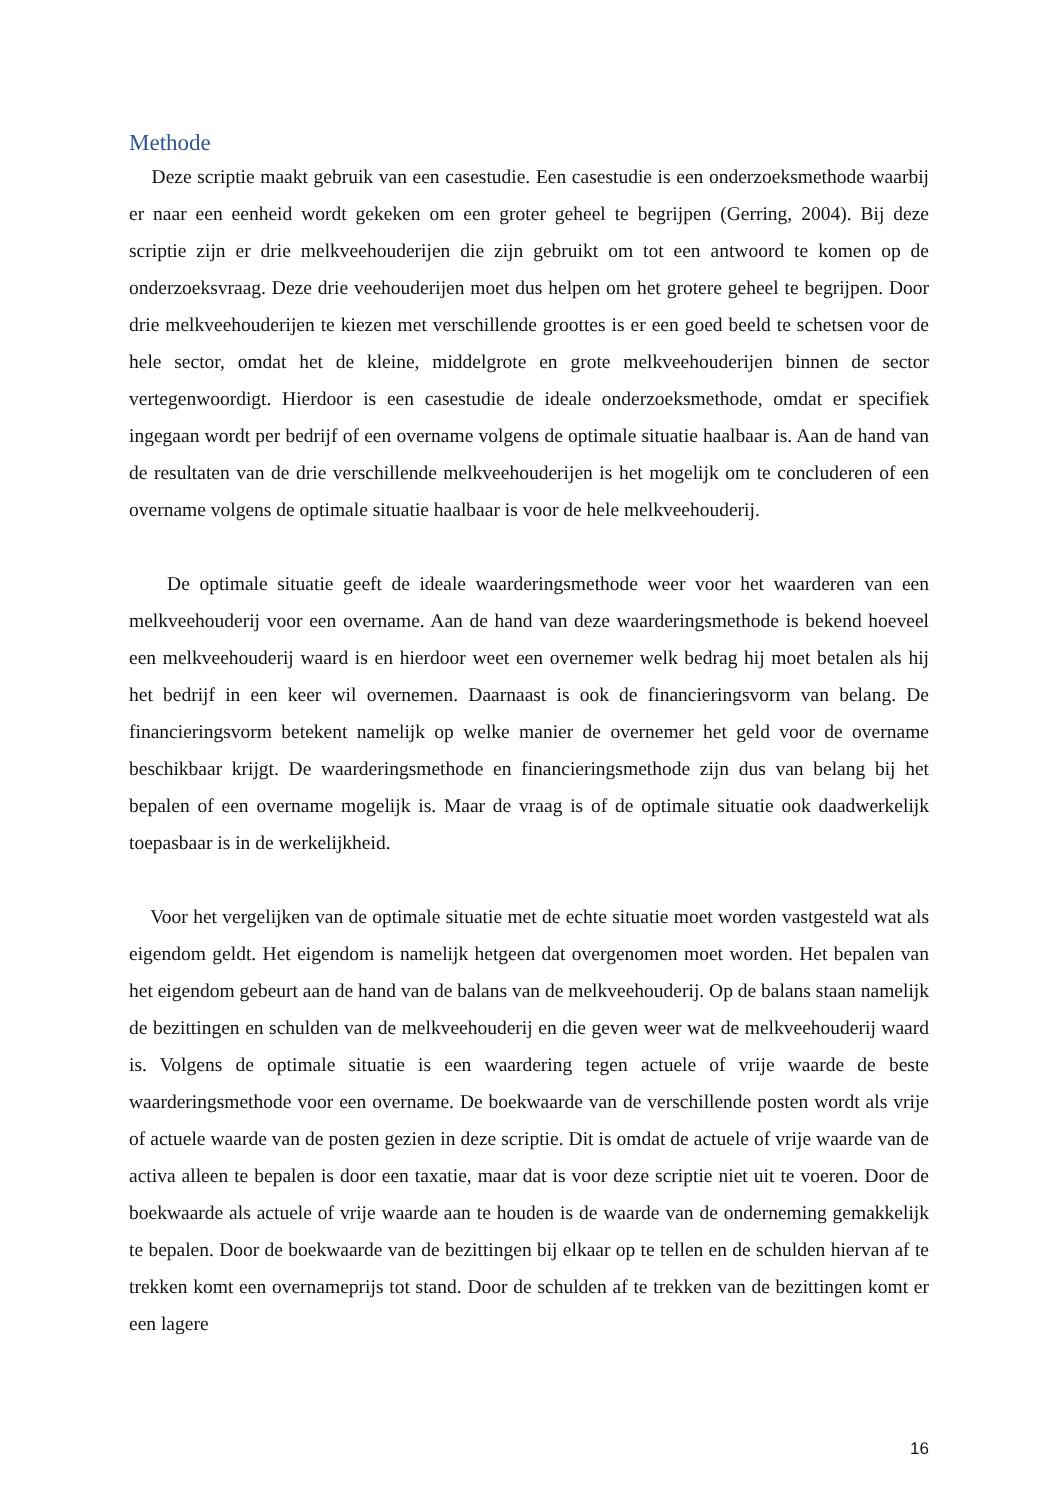Methode
Deze scriptie maakt gebruik van een casestudie. Een casestudie is een onderzoeksmethode waarbij er naar een eenheid wordt gekeken om een groter geheel te begrijpen (Gerring, 2004). Bij deze scriptie zijn er drie melkveehouderijen die zijn gebruikt om tot een antwoord te komen op de onderzoeksvraag. Deze drie veehouderijen moet dus helpen om het grotere geheel te begrijpen. Door drie melkveehouderijen te kiezen met verschillende groottes is er een goed beeld te schetsen voor de hele sector, omdat het de kleine, middelgrote en grote melkveehouderijen binnen de sector vertegenwoordigt. Hierdoor is een casestudie de ideale onderzoeksmethode, omdat er specifiek ingegaan wordt per bedrijf of een overname volgens de optimale situatie haalbaar is. Aan de hand van de resultaten van de drie verschillende melkveehouderijen is het mogelijk om te concluderen of een overname volgens de optimale situatie haalbaar is voor de hele melkveehouderij.
De optimale situatie geeft de ideale waarderingsmethode weer voor het waarderen van een melkveehouderij voor een overname. Aan de hand van deze waarderingsmethode is bekend hoeveel een melkveehouderij waard is en hierdoor weet een overnemer welk bedrag hij moet betalen als hij het bedrijf in een keer wil overnemen. Daarnaast is ook de financieringsvorm van belang. De financieringsvorm betekent namelijk op welke manier de overnemer het geld voor de overname beschikbaar krijgt. De waarderingsmethode en financieringsmethode zijn dus van belang bij het bepalen of een overname mogelijk is. Maar de vraag is of de optimale situatie ook daadwerkelijk toepasbaar is in de werkelijkheid.
Voor het vergelijken van de optimale situatie met de echte situatie moet worden vastgesteld wat als eigendom geldt. Het eigendom is namelijk hetgeen dat overgenomen moet worden. Het bepalen van het eigendom gebeurt aan de hand van de balans van de melkveehouderij. Op de balans staan namelijk de bezittingen en schulden van de melkveehouderij en die geven weer wat de melkveehouderij waard is. Volgens de optimale situatie is een waardering tegen actuele of vrije waarde de beste waarderingsmethode voor een overname. De boekwaarde van de verschillende posten wordt als vrije of actuele waarde van de posten gezien in deze scriptie. Dit is omdat de actuele of vrije waarde van de activa alleen te bepalen is door een taxatie, maar dat is voor deze scriptie niet uit te voeren. Door de boekwaarde als actuele of vrije waarde aan te houden is de waarde van de onderneming gemakkelijk te bepalen. Door de boekwaarde van de bezittingen bij elkaar op te tellen en de schulden hiervan af te trekken komt een overnameprijs tot stand. Door de schulden af te trekken van de bezittingen komt er een lagere
16